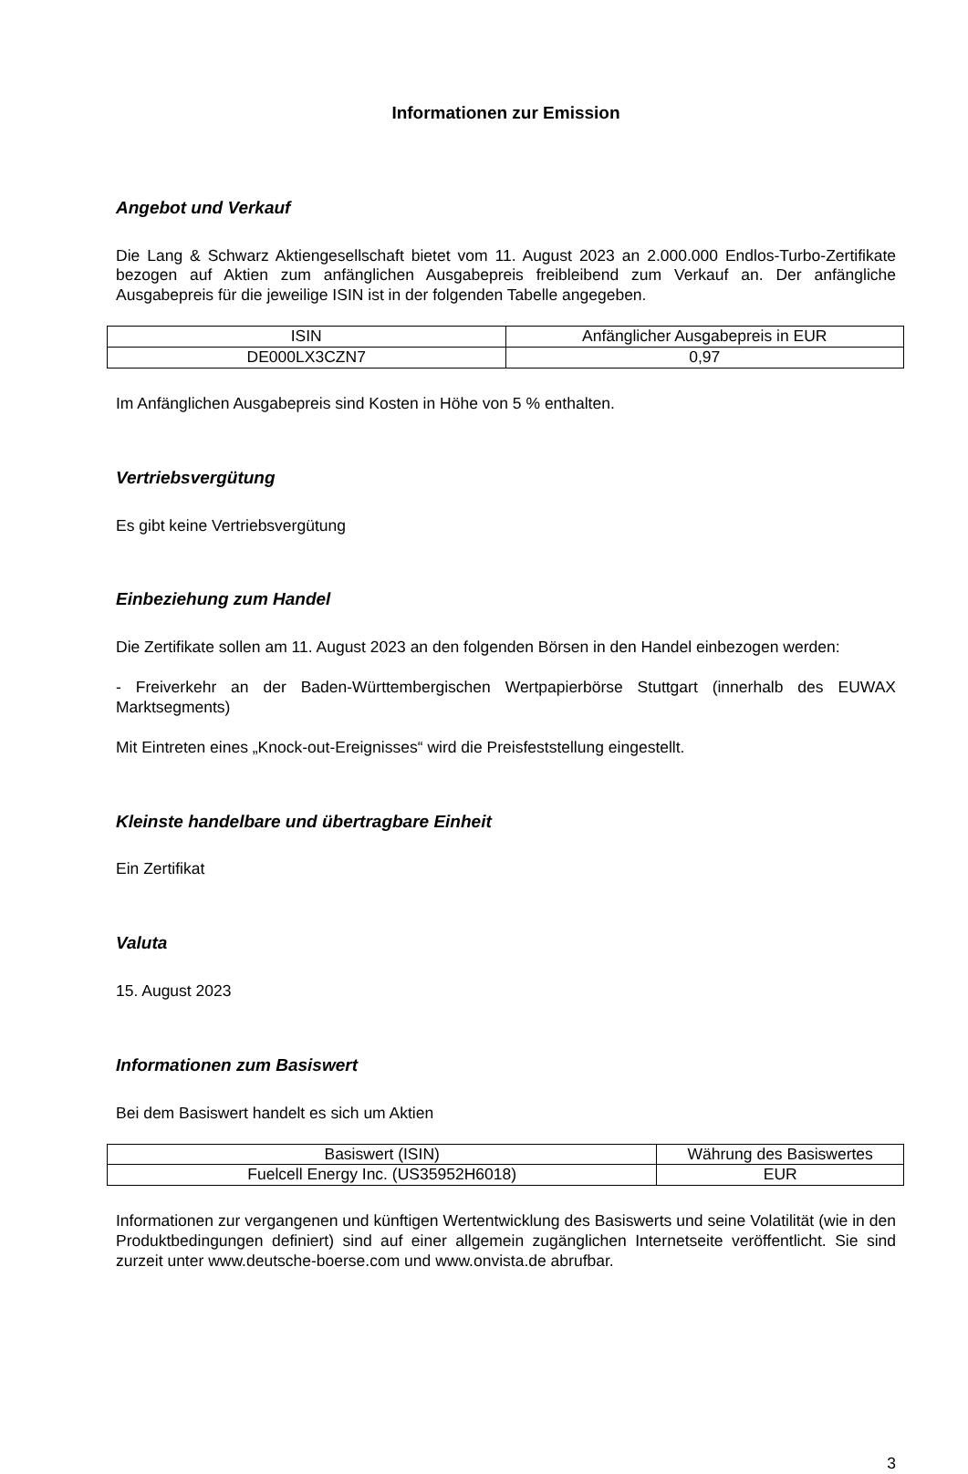Informationen zur Emission
Angebot und Verkauf
Die Lang & Schwarz Aktiengesellschaft bietet vom 11. August 2023 an 2.000.000 Endlos-Turbo-Zertifikate bezogen auf Aktien zum anfänglichen Ausgabepreis freibleibend zum Verkauf an. Der anfängliche Ausgabepreis für die jeweilige ISIN ist in der folgenden Tabelle angegeben.
| ISIN | Anfänglicher Ausgabepreis in EUR |
| DE000LX3CZN7 | 0,97 |
Im Anfänglichen Ausgabepreis sind Kosten in Höhe von 5 % enthalten.
Vertriebsvergütung
Es gibt keine Vertriebsvergütung
Einbeziehung zum Handel
Die Zertifikate sollen am 11. August 2023 an den folgenden Börsen in den Handel einbezogen werden:
- Freiverkehr an der Baden-Württembergischen Wertpapierbörse Stuttgart (innerhalb des EUWAX Marktsegments)
Mit Eintreten eines „Knock-out-Ereignisses“ wird die Preisfeststellung eingestellt.
Kleinste handelbare und übertragbare Einheit
Ein Zertifikat
Valuta
15. August 2023
Informationen zum Basiswert
Bei dem Basiswert handelt es sich um Aktien
| Basiswert (ISIN) | Währung des Basiswertes |
| Fuelcell Energy Inc. (US35952H6018) | EUR |
Informationen zur vergangenen und künftigen Wertentwicklung des Basiswerts und seine Volatilität (wie in den Produktbedingungen definiert) sind auf einer allgemein zugänglichen Internetseite veröffentlicht. Sie sind zurzeit unter www.deutsche-boerse.com und www.onvista.de abrufbar.
3